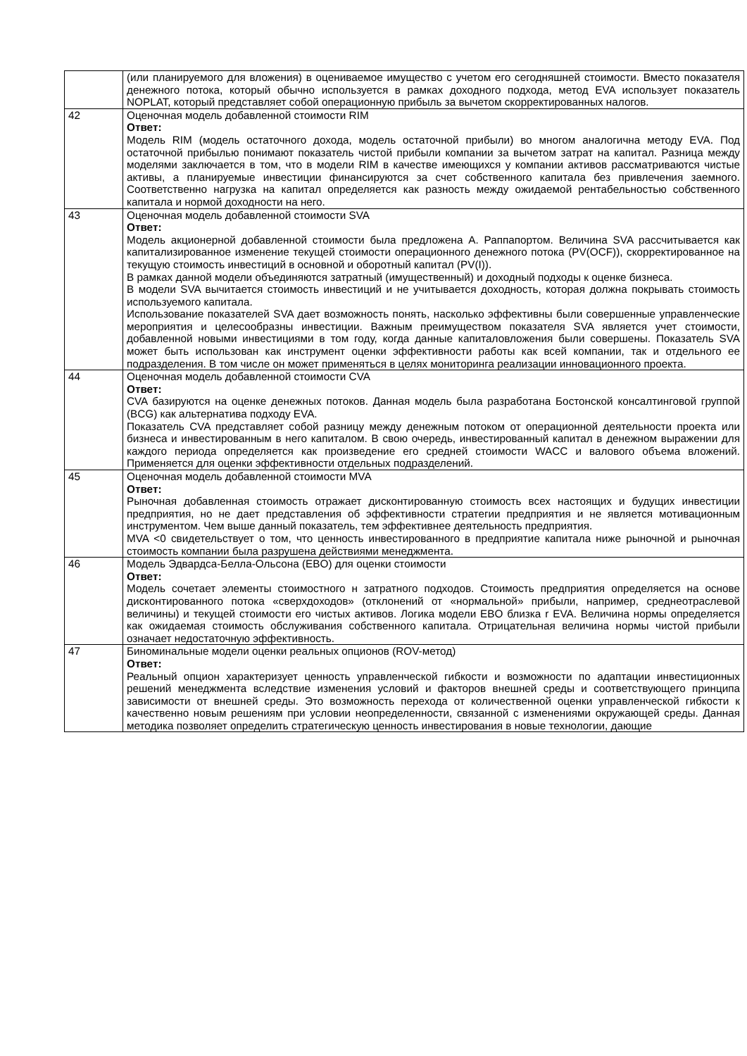| | (или планируемого для вложения) в оцениваемое имущество с учетом его сегодняшней стоимости. Вместо показателя денежного потока, который обычно используется в рамках доходного подхода, метод EVA использует показатель NOPLAT, который представляет собой операционную прибыль за вычетом скорректированных налогов. |
| 42 | Оценочная модель добавленной стоимости RIM Ответ: Модель RIM (модель остаточного дохода, модель остаточной прибыли) во многом аналогична методу EVA. Под остаточной прибылью понимают показатель чистой прибыли компании за вычетом затрат на капитал. Разница между моделями заключается в том, что в модели RIM в качестве имеющихся у компании активов рассматриваются чистые активы, а планируемые инвестиции финансируются за счет собственного капитала без привлечения заемного. Соответственно нагрузка на капитал определяется как разность между ожидаемой рентабельностью собственного капитала и нормой доходности на него. |
| 43 | Оценочная модель добавленной стоимости SVA Ответ: Модель акционерной добавленной стоимости была предложена А. Раппапортом. Величина SVA рассчитывается как капитализированное изменение текущей стоимости операционного денежного потока (PV(OCF)), скорректированное на текущую стоимость инвестиций в основной и оборотный капитал (PV(I)). В рамках данной модели объединяются затратный (имущественный) и доходный подходы к оценке бизнеса. В модели SVA вычитается стоимость инвестиций и не учитывается доходность, которая должна покрывать стоимость используемого капитала. Использование показателей SVA дает возможность понять, насколько эффективны были совершенные управленческие мероприятия и целесообразны инвестиции. Важным преимуществом показателя SVA является учет стоимости, добавленной новыми инвестициями в том году, когда данные капиталовложения были совершены. Показатель SVA может быть использован как инструмент оценки эффективности работы как всей компании, так и отдельного ее подразделения. В том числе он может применяться в целях мониторинга реализации инновационного проекта. |
| 44 | Оценочная модель добавленной стоимости CVA Ответ: CVA базируются на оценке денежных потоков. Данная модель была разработана Бостонской консалтинговой группой (BCG) как альтернатива подходу EVA. Показатель CVA представляет собой разницу между денежным потоком от операционной деятельности проекта или бизнеса и инвестированным в него капиталом. В свою очередь, инвестированный капитал в денежном выражении для каждого периода определяется как произведение его средней стоимости WACC и валового объема вложений. Применяется для оценки эффективности отдельных подразделений. |
| 45 | Оценочная модель добавленной стоимости MVA Ответ: Рыночная добавленная стоимость отражает дисконтированную стоимость всех настоящих и будущих инвестиции предприятия, но не дает представления об эффективности стратегии предприятия и не является мотивационным инструментом. Чем выше данный показатель, тем эффективнее деятельность предприятия. MVA <0 свидетельствует о том, что ценность инвестированного в предприятие капитала ниже рыночной и рыночная стоимость компании была разрушена действиями менеджмента. |
| 46 | Модель Эдвардса-Белла-Ольсона (EBO) для оценки стоимости Ответ: Модель сочетает элементы стоимостного н затратного подходов. Стоимость предприятия определяется на основе дисконтированного потока «сверхдоходов» (отклонений от «нормальной» прибыли, например, среднеотраслевой величины) и текущей стоимости его чистых активов. Логика модели EBO близка r EVA. Величина нормы определяется как ожидаемая стоимость обслуживания собственного капитала. Отрицательная величина нормы чистой прибыли означает недостаточную эффективность. |
| 47 | Биноминальные модели оценки реальных опционов (ROV-метод) Ответ: Реальный опцион характеризует ценность управленческой гибкости и возможности по адаптации инвестиционных решений менеджмента вследствие изменения условий и факторов внешней среды и соответствующего принципа зависимости от внешней среды. Это возможность перехода от количественной оценки управленческой гибкости к качественно новым решениям при условии неопределенности, связанной с изменениями окружающей среды. Данная методика позволяет определить стратегическую ценность инвестирования в новые технологии, дающие |